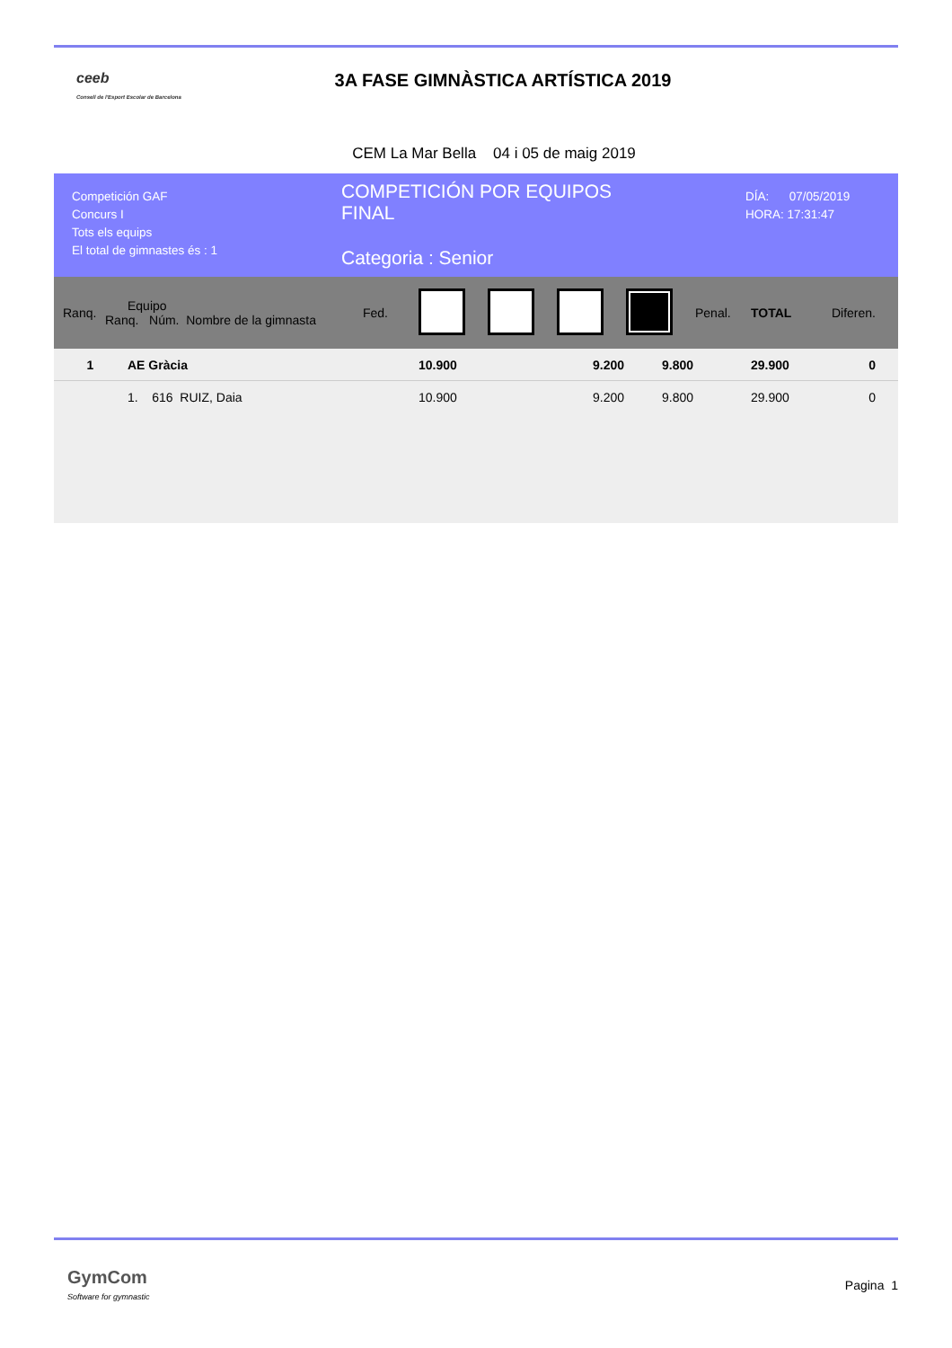ceeb
Consell de l'Esport Escolar de Barcelona
3A FASE GIMNÀSTICA ARTÍSTICA 2019
CEM La Mar Bella 04 i 05 de maig 2019
Competición GAF
Concurs I
Tots els equips
El total de gimnastes és : 1
COMPETICIÓN POR EQUIPOS
FINAL
Categoria : Senior
DÍA: 07/05/2019
HORA: 17:31:47
| Ranq. | Equipo Ranq. Núm. Nombre de la gimnasta | Fed. | | | | | Penal. | TOTAL | Diferen. |
| 1 | AE Gràcia | | 10.900 | | 9.200 | 9.800 | | 29.900 | 0 |
| | 1. 616 RUIZ, Daia | | 10.900 | | 9.200 | 9.800 | | 29.900 | 0 |
GymCom
Software for gymnastic
Pagina 1